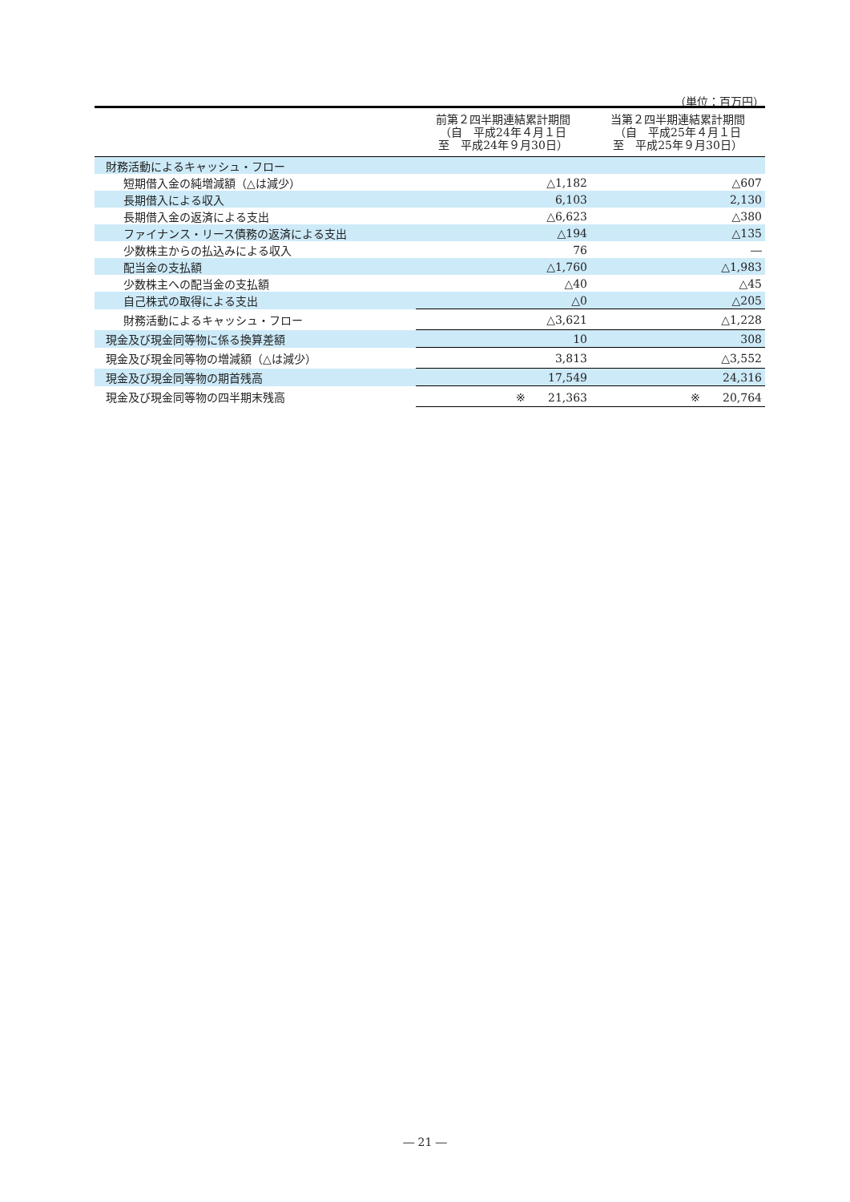（単位：百万円）
| | 前第２四半期連結累計期間 （自 平成24年４月１日 至 平成24年９月30日） | 当第２四半期連結累計期間 （自 平成25年４月１日 至 平成25年９月30日） |
| --- | --- | --- |
| 財務活動によるキャッシュ・フロー | | |
| 短期借入金の純増減額（△は減少） | △1,182 | △607 |
| 長期借入による収入 | 6,103 | 2,130 |
| 長期借入金の返済による支出 | △6,623 | △380 |
| ファイナンス・リース債務の返済による支出 | △194 | △135 |
| 少数株主からの払込みによる収入 | 76 | ― |
| 配当金の支払額 | △1,760 | △1,983 |
| 少数株主への配当金の支払額 | △40 | △45 |
| 自己株式の取得による支出 | △0 | △205 |
| 財務活動によるキャッシュ・フロー | △3,621 | △1,228 |
| 現金及び現金同等物に係る換算差額 | 10 | 308 |
| 現金及び現金同等物の増減額（△は減少） | 3,813 | △3,552 |
| 現金及び現金同等物の期首残高 | 17,549 | 24,316 |
| 現金及び現金同等物の四半期末残高 | ※ 21,363 | ※ 20,764 |
― 21 ―